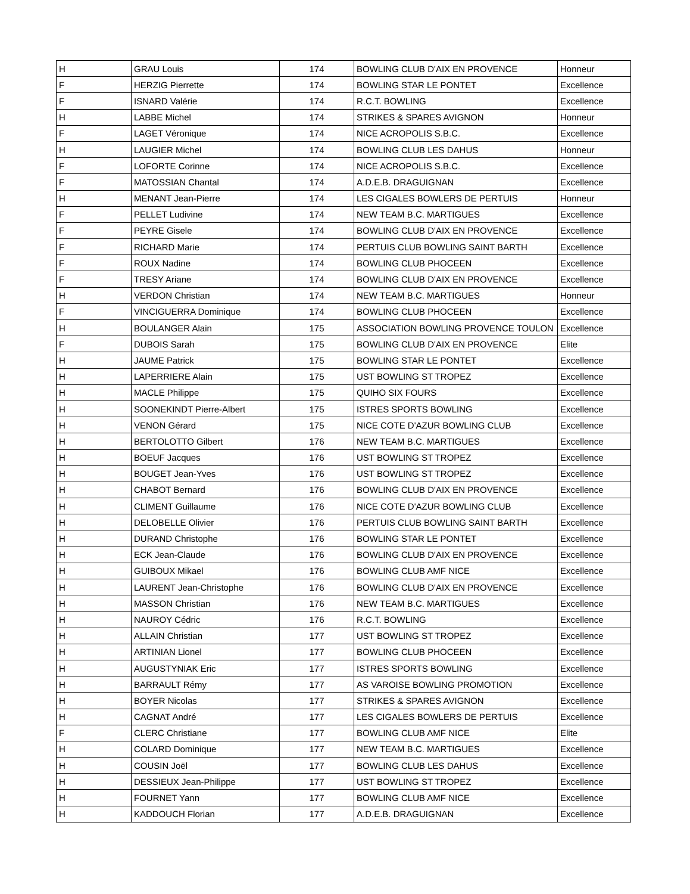| H | GRAU Louis | 174 | BOWLING CLUB D'AIX EN PROVENCE | Honneur |
| F | HERZIG Pierrette | 174 | BOWLING STAR LE PONTET | Excellence |
| F | ISNARD Valérie | 174 | R.C.T. BOWLING | Excellence |
| H | LABBE Michel | 174 | STRIKES & SPARES AVIGNON | Honneur |
| F | LAGET Véronique | 174 | NICE ACROPOLIS S.B.C. | Excellence |
| H | LAUGIER Michel | 174 | BOWLING CLUB LES DAHUS | Honneur |
| F | LOFORTE Corinne | 174 | NICE ACROPOLIS S.B.C. | Excellence |
| F | MATOSSIAN Chantal | 174 | A.D.E.B. DRAGUIGNAN | Excellence |
| H | MENANT Jean-Pierre | 174 | LES CIGALES BOWLERS DE PERTUIS | Honneur |
| F | PELLET Ludivine | 174 | NEW TEAM B.C. MARTIGUES | Excellence |
| F | PEYRE Gisele | 174 | BOWLING CLUB D'AIX EN PROVENCE | Excellence |
| F | RICHARD Marie | 174 | PERTUIS CLUB BOWLING SAINT BARTH | Excellence |
| F | ROUX Nadine | 174 | BOWLING CLUB PHOCEEN | Excellence |
| F | TRESY Ariane | 174 | BOWLING CLUB D'AIX EN PROVENCE | Excellence |
| H | VERDON Christian | 174 | NEW TEAM B.C. MARTIGUES | Honneur |
| F | VINCIGUERRA Dominique | 174 | BOWLING CLUB PHOCEEN | Excellence |
| H | BOULANGER Alain | 175 | ASSOCIATION BOWLING PROVENCE TOULON | Excellence |
| F | DUBOIS Sarah | 175 | BOWLING CLUB D'AIX EN PROVENCE | Elite |
| H | JAUME Patrick | 175 | BOWLING STAR LE PONTET | Excellence |
| H | LAPERRIERE Alain | 175 | UST BOWLING ST TROPEZ | Excellence |
| H | MACLE Philippe | 175 | QUIHO SIX FOURS | Excellence |
| H | SOONEKINDT Pierre-Albert | 175 | ISTRES SPORTS BOWLING | Excellence |
| H | VENON Gérard | 175 | NICE COTE D'AZUR BOWLING CLUB | Excellence |
| H | BERTOLOTTO Gilbert | 176 | NEW TEAM B.C. MARTIGUES | Excellence |
| H | BOEUF Jacques | 176 | UST BOWLING ST TROPEZ | Excellence |
| H | BOUGET Jean-Yves | 176 | UST BOWLING ST TROPEZ | Excellence |
| H | CHABOT Bernard | 176 | BOWLING CLUB D'AIX EN PROVENCE | Excellence |
| H | CLIMENT Guillaume | 176 | NICE COTE D'AZUR BOWLING CLUB | Excellence |
| H | DELOBELLE Olivier | 176 | PERTUIS CLUB BOWLING SAINT BARTH | Excellence |
| H | DURAND Christophe | 176 | BOWLING STAR LE PONTET | Excellence |
| H | ECK Jean-Claude | 176 | BOWLING CLUB D'AIX EN PROVENCE | Excellence |
| H | GUIBOUX Mikael | 176 | BOWLING CLUB AMF NICE | Excellence |
| H | LAURENT Jean-Christophe | 176 | BOWLING CLUB D'AIX EN PROVENCE | Excellence |
| H | MASSON Christian | 176 | NEW TEAM B.C. MARTIGUES | Excellence |
| H | NAUROY Cédric | 176 | R.C.T. BOWLING | Excellence |
| H | ALLAIN Christian | 177 | UST BOWLING ST TROPEZ | Excellence |
| H | ARTINIAN Lionel | 177 | BOWLING CLUB PHOCEEN | Excellence |
| H | AUGUSTYNIAK Eric | 177 | ISTRES SPORTS BOWLING | Excellence |
| H | BARRAULT Rémy | 177 | AS VAROISE BOWLING PROMOTION | Excellence |
| H | BOYER Nicolas | 177 | STRIKES & SPARES AVIGNON | Excellence |
| H | CAGNAT André | 177 | LES CIGALES BOWLERS DE PERTUIS | Excellence |
| F | CLERC Christiane | 177 | BOWLING CLUB AMF NICE | Elite |
| H | COLARD Dominique | 177 | NEW TEAM B.C. MARTIGUES | Excellence |
| H | COUSIN Joël | 177 | BOWLING CLUB LES DAHUS | Excellence |
| H | DESSIEUX Jean-Philippe | 177 | UST BOWLING ST TROPEZ | Excellence |
| H | FOURNET Yann | 177 | BOWLING CLUB AMF NICE | Excellence |
| H | KADDOUCH Florian | 177 | A.D.E.B. DRAGUIGNAN | Excellence |